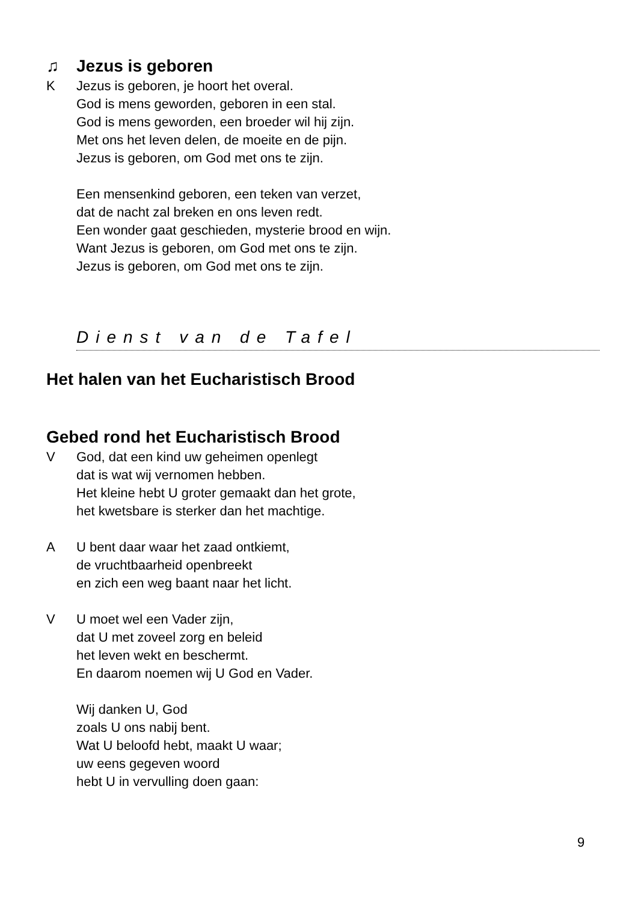♫ Jezus is geboren
K Jezus is geboren, je hoort het overal.
God is mens geworden, geboren in een stal.
God is mens geworden, een broeder wil hij zijn.
Met ons het leven delen, de moeite en de pijn.
Jezus is geboren, om God met ons te zijn.
Een mensenkind geboren, een teken van verzet,
dat de nacht zal breken en ons leven redt.
Een wonder gaat geschieden, mysterie brood en wijn.
Want Jezus is geboren, om God met ons te zijn.
Jezus is geboren, om God met ons te zijn.
Dienst van de Tafel
Het halen van het Eucharistisch Brood
Gebed rond het Eucharistisch Brood
V God, dat een kind uw geheimen openlegt
dat is wat wij vernomen hebben.
Het kleine hebt U groter gemaakt dan het grote,
het kwetsbare is sterker dan het machtige.
A U bent daar waar het zaad ontkiemt,
de vruchtbaarheid openbreekt
en zich een weg baant naar het licht.
V U moet wel een Vader zijn,
dat U met zoveel zorg en beleid
het leven wekt en beschermt.
En daarom noemen wij U God en Vader.
Wij danken U, God
zoals U ons nabij bent.
Wat U beloofd hebt, maakt U waar;
uw eens gegeven woord
hebt U in vervulling doen gaan:
9